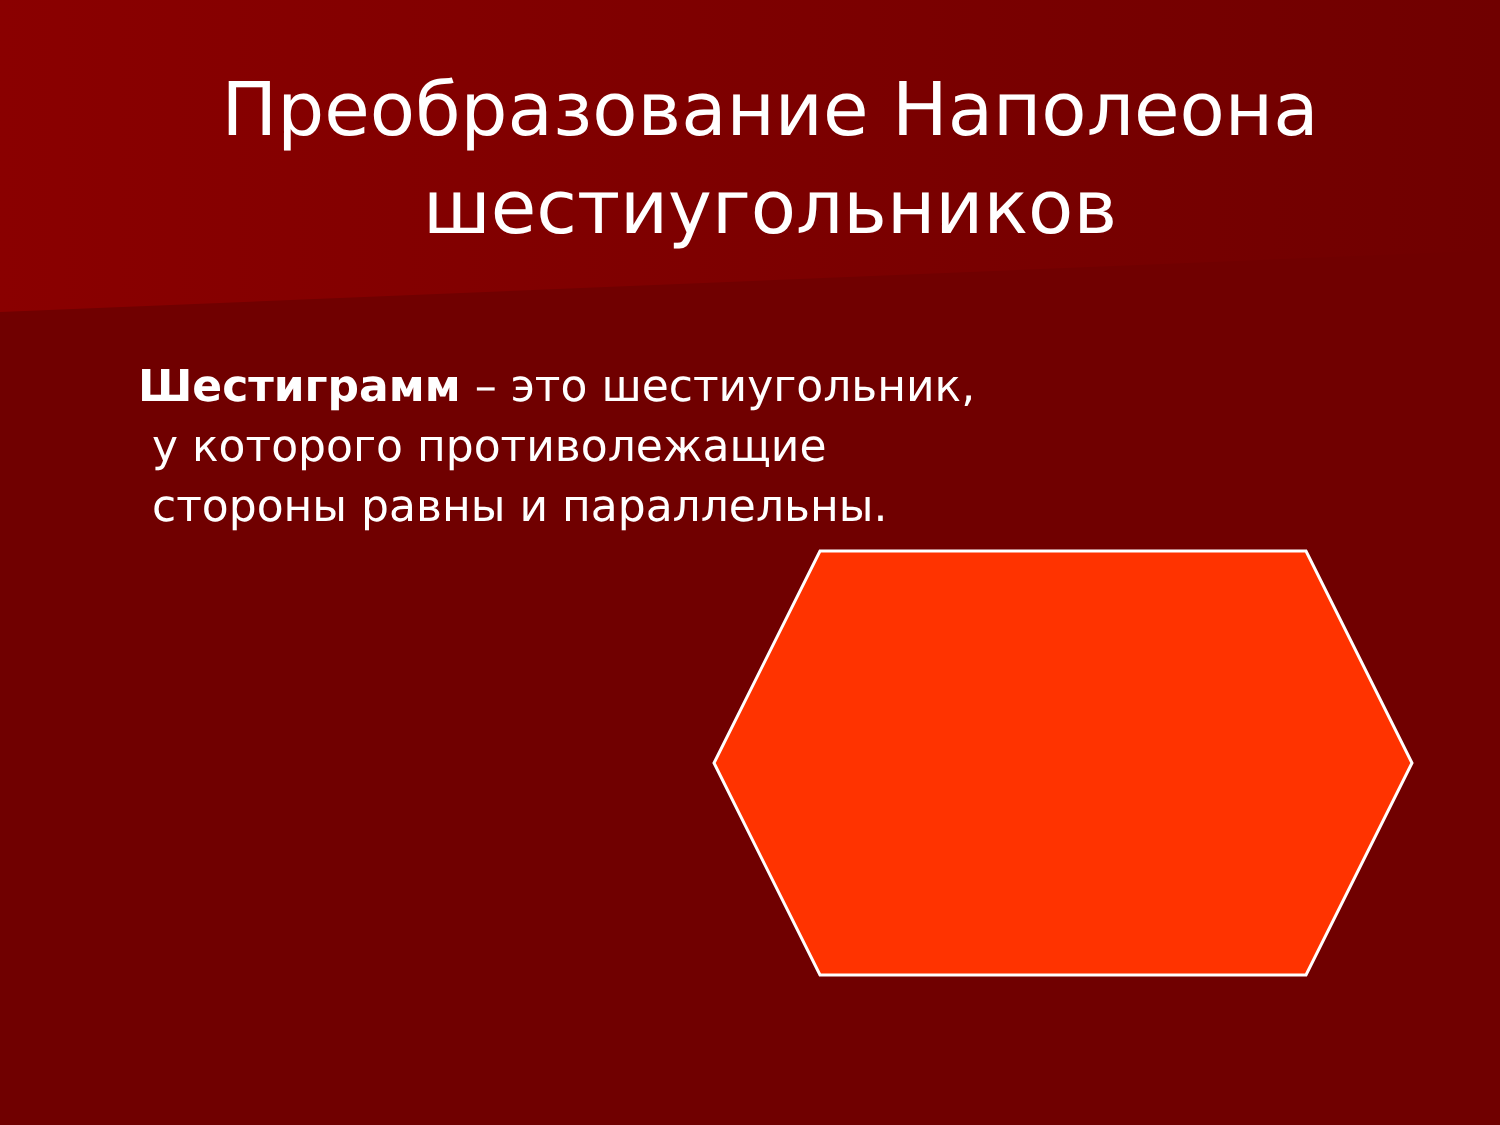Преобразование Наполеона
шестиугольников
Шестиграмм – это шестиугольник,
у которого противолежащие
стороны равны и параллельны.